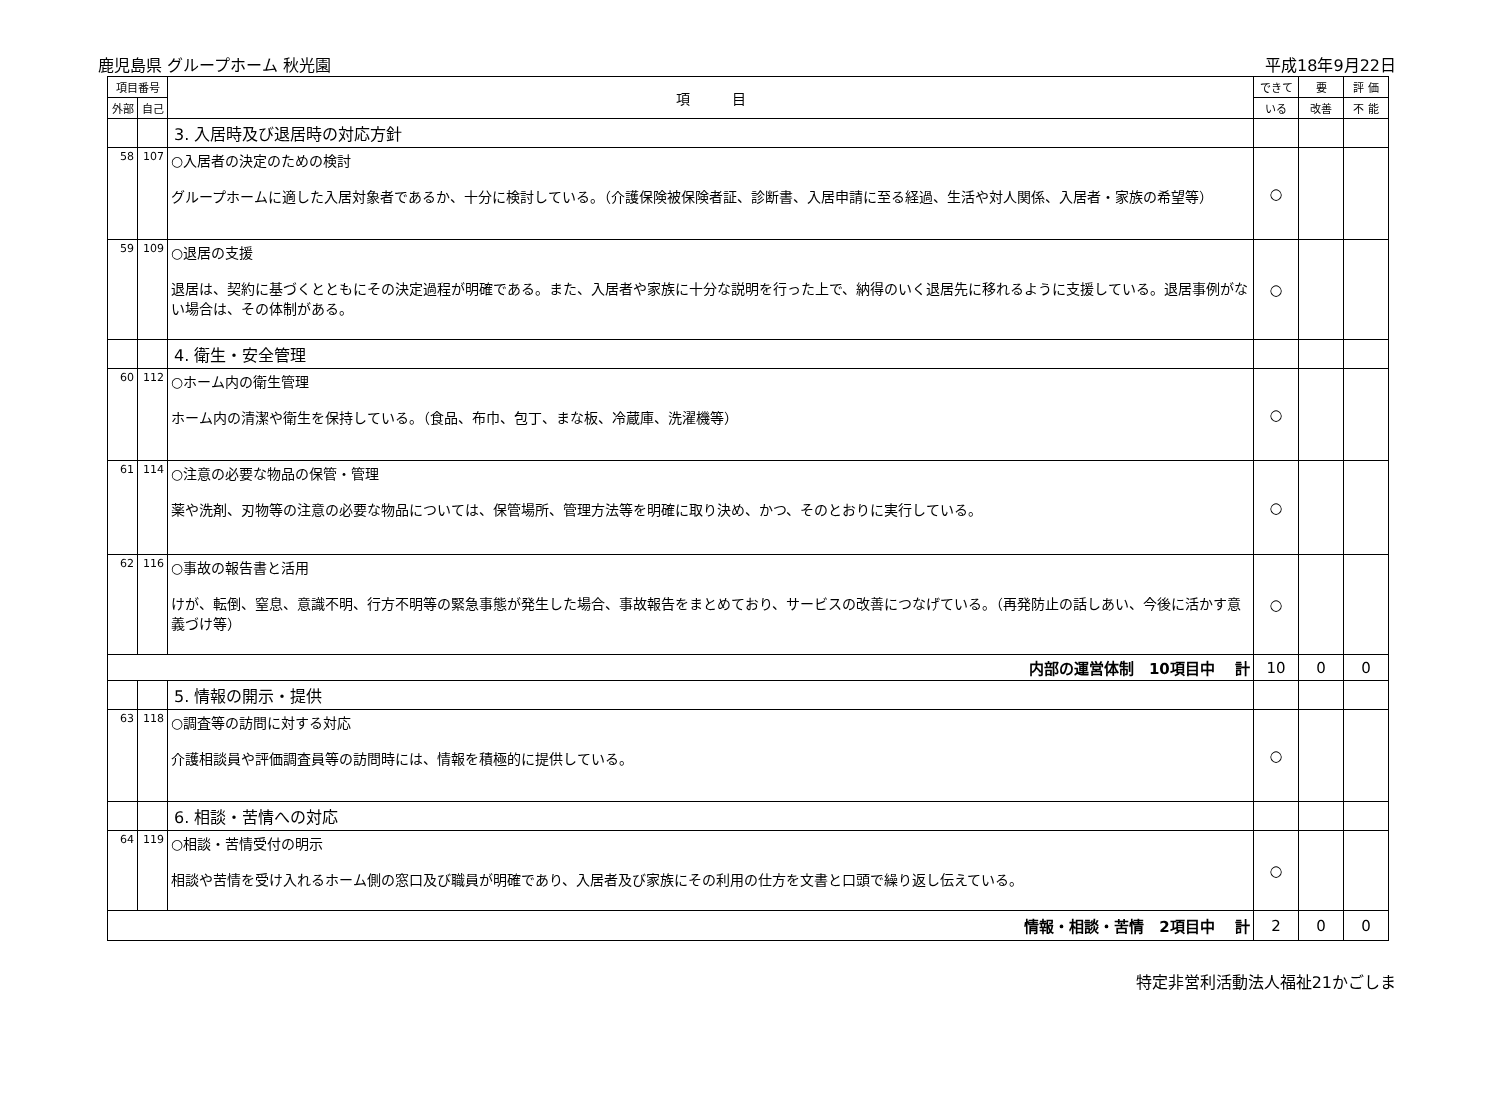鹿児島県 グループホーム 秋光園 平成18年9月22日
| 項目番号 | | 項 目 | できて | 要 | 評 価 |
| --- | --- | --- | --- | --- | --- |
| 外部 | 自己 | | いる | 改善 | 不 能 |
| | | 3. 入居時及び退居時の対応方針 | | | |
| 58 | 107 | ○入居者の決定のための検討 グループホームに適した入居対象者であるか、十分に検討している。（介護保険被保険者証、診断書、入居申請に至る経過、生活や対人関係、入居者・家族の希望等） | ○ | | |
| 59 | 109 | ○退居の支援 退居は、契約に基づくとともにその決定過程が明確である。また、入居者や家族に十分な説明を行った上で、納得のいく退居先に移れるように支援している。退居事例がない場合は、その体制がある。 | ○ | | |
| | | 4. 衛生・安全管理 | | | |
| 60 | 112 | ○ホーム内の衛生管理 ホーム内の清潔や衛生を保持している。（食品、布巾、包丁、まな板、冷蔵庫、洗濯機等） | ○ | | |
| 61 | 114 | ○注意の必要な物品の保管・管理 薬や洗剤、刃物等の注意の必要な物品については、保管場所、管理方法等を明確に取り決め、かつ、そのとおりに実行している。 | ○ | | |
| 62 | 116 | ○事故の報告書と活用 けが、転倒、窒息、意識不明、行方不明等の緊急事態が発生した場合、事故報告をまとめており、サービスの改善につなげている。（再発防止の話しあい、今後に活かす意義づけ等） | ○ | | |
| 内部の運営体制 10項目中 計 | | | 10 | 0 | 0 |
| | | 5. 情報の開示・提供 | | | |
| 63 | 118 | ○調査等の訪問に対する対応 介護相談員や評価調査員等の訪問時には、情報を積極的に提供している。 | ○ | | |
| | | 6. 相談・苦情への対応 | | | |
| 64 | 119 | ○相談・苦情受付の明示 相談や苦情を受け入れるホーム側の窓口及び職員が明確であり、入居者及び家族にその利用の仕方を文書と口頭で繰り返し伝えている。 | ○ | | |
| 情報・相談・苦情 2項目中 計 | | | 2 | 0 | 0 |
特定非営利活動法人福祉21かごしま